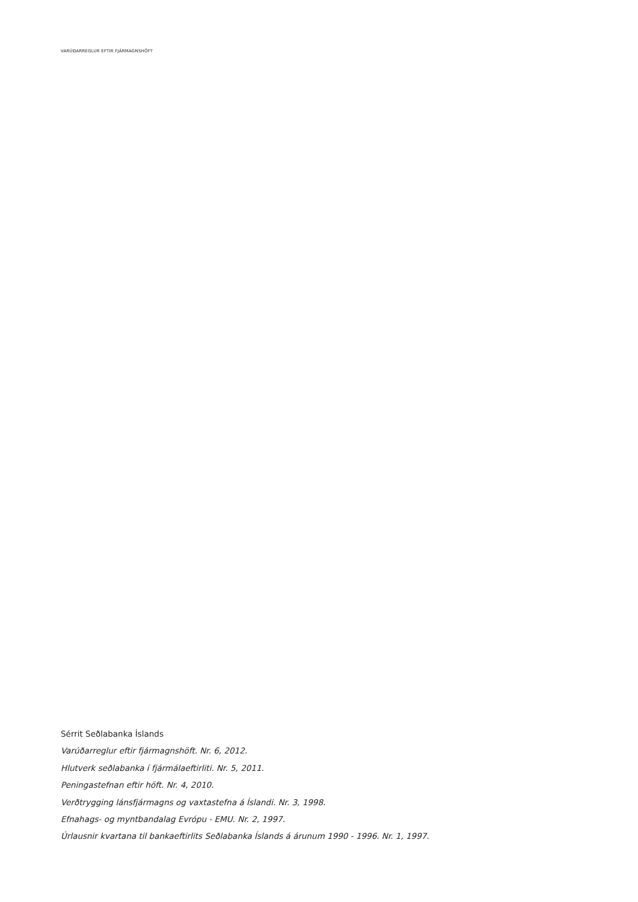VARÚÐARREGLUR EFTIR FJÁRMAGNSHÖFT
Sérrit Seðlabanka Íslands
Varúðarreglur eftir fjármagnshöft. Nr. 6, 2012.
Hlutverk seðlabanka í fjármálaeftirliti. Nr. 5, 2011.
Peningastefnan eftir höft. Nr. 4, 2010.
Verðtrygging lánsfjármagns og vaxtastefna á Íslandi. Nr. 3, 1998.
Efnahags- og myntbandalag Evrópu - EMU. Nr. 2, 1997.
Úrlausnir kvartana til bankaeftirlits Seðlabanka Íslands á árunum 1990 - 1996. Nr. 1, 1997.